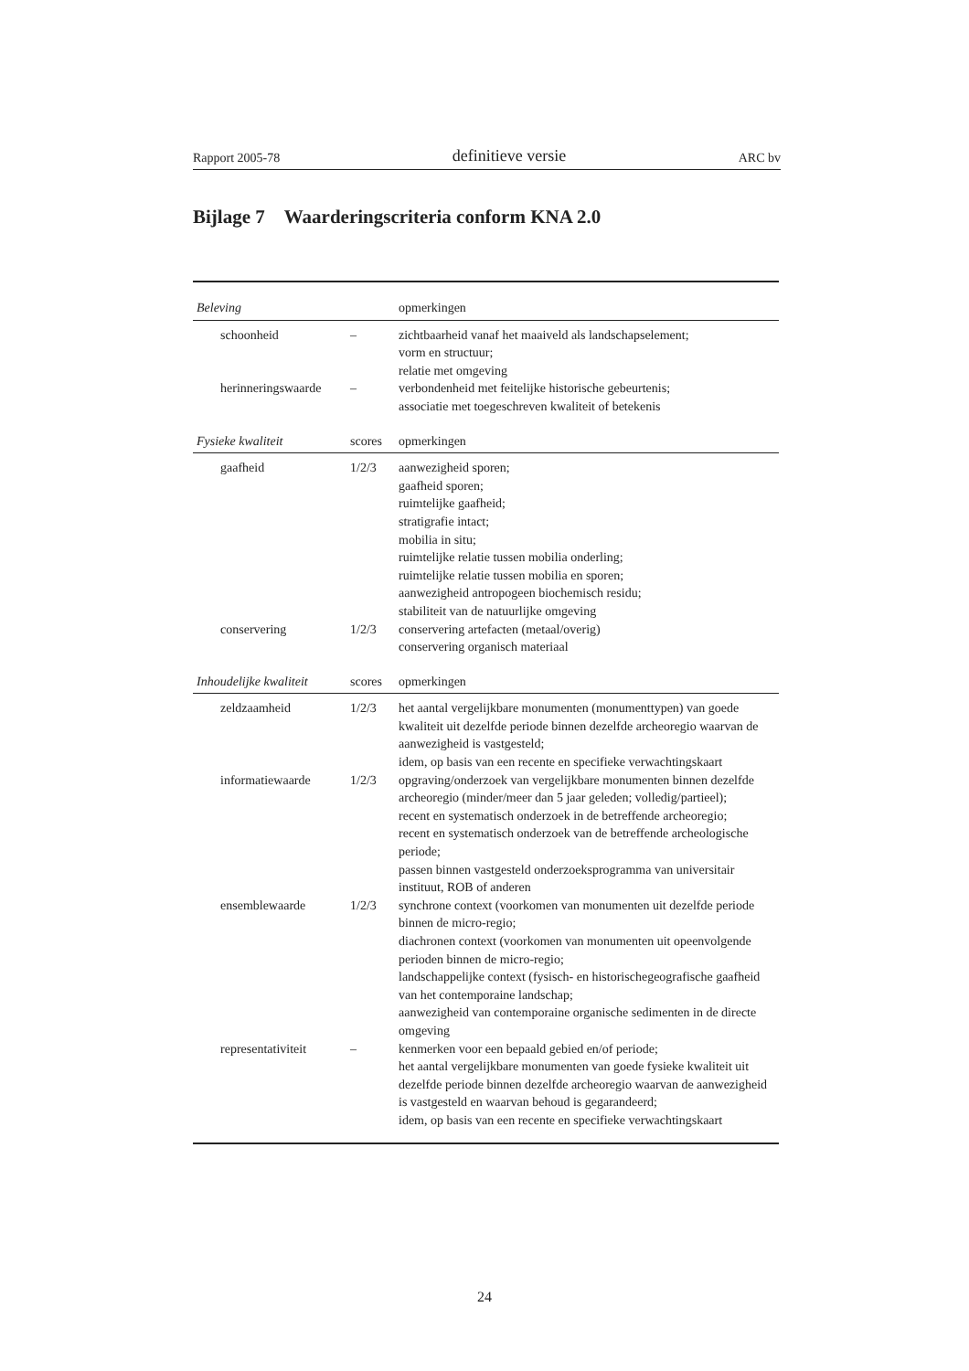Rapport 2005-78 definitieve versie ARC bv
Bijlage 7 Waarderingscriteria conform KNA 2.0
| Beleving | | opmerkingen |
| --- | --- | --- |
| schoonheid | – | zichtbaarheid vanaf het maaiveld als landschapselement; vorm en structuur; relatie met omgeving |
| herinneringswaarde | – | verbondenheid met feitelijke historische gebeurtenis; associatie met toegeschreven kwaliteit of betekenis |
| Fysieke kwaliteit | scores | opmerkingen |
| gaafheid | 1/2/3 | aanwezigheid sporen; gaafheid sporen; ruimtelijke gaafheid; stratigrafie intact; mobilia in situ; ruimtelijke relatie tussen mobilia onderling; ruimtelijke relatie tussen mobilia en sporen; aanwezigheid antropogeen biochemisch residu; stabiliteit van de natuurlijke omgeving |
| conservering | 1/2/3 | conservering artefacten (metaal/overig) conservering organisch materiaal |
| Inhoudelijke kwaliteit | scores | opmerkingen |
| zeldzaamheid | 1/2/3 | het aantal vergelijkbare monumenten (monumenttypen) van goede kwaliteit uit dezelfde periode binnen dezelfde archeoregio waarvan de aanwezigheid is vastgesteld; idem, op basis van een recente en specifieke verwachtingskaart |
| informatiewaarde | 1/2/3 | opgraving/onderzoek van vergelijkbare monumenten binnen dezelfde archeoregio (minder/meer dan 5 jaar geleden; volledig/partieel); recent en systematisch onderzoek in de betreffende archeoregio; recent en systematisch onderzoek van de betreffende archeologische periode; passen binnen vastgesteld onderzoeksprogramma van universitair instituut, ROB of anderen |
| ensemblewaarde | 1/2/3 | synchrone context (voorkomen van monumenten uit dezelfde periode binnen de micro-regio; diachronen context (voorkomen van monumenten uit opeenvolgende perioden binnen de micro-regio; landschappelijke context (fysisch- en historischegeografische gaafheid van het contemporaine landschap; aanwezigheid van contemporaine organische sedimenten in de directe omgeving |
| representativiteit | – | kenmerken voor een bepaald gebied en/of periode; het aantal vergelijkbare monumenten van goede fysieke kwaliteit uit dezelfde periode binnen dezelfde archeoregio waarvan de aanwezigheid is vastgesteld en waarvan behoud is gegarandeerd; idem, op basis van een recente en specifieke verwachtingskaart |
24